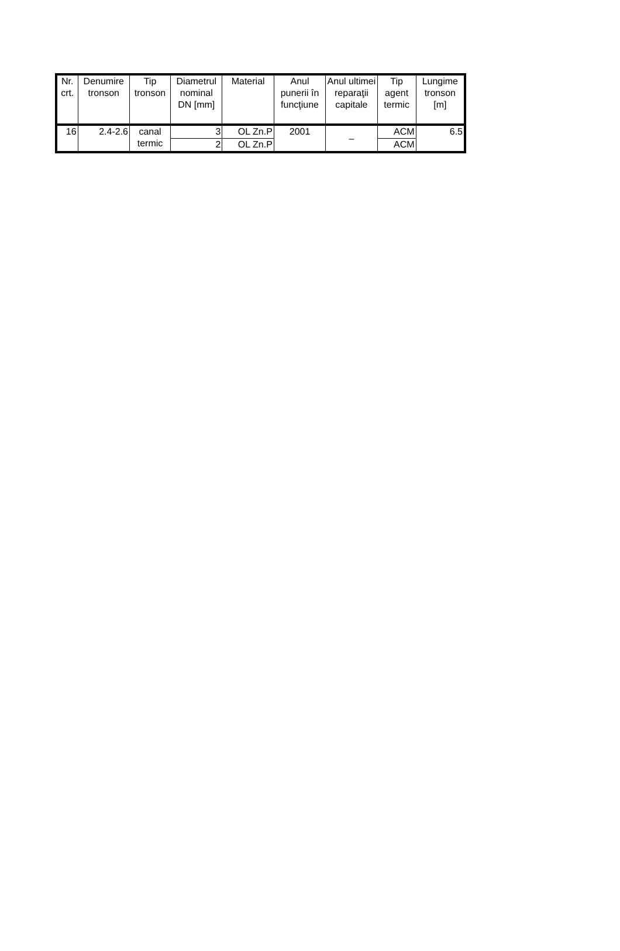| Nr. crt. | Denumire tronson | Tip tronson | Diametrul nominal DN [mm] | Material | Anul punerii în funcţiune | Anul ultimei reparaţii capitale | Tip agent termic | Lungime tronson [m] |
| --- | --- | --- | --- | --- | --- | --- | --- | --- |
| 16 | 2.4-2.6 | canal termic | 3 | OL Zn.P | 2001 | – | ACM | 6.5 |
| | | | 2 | OL Zn.P | | | ACM | |